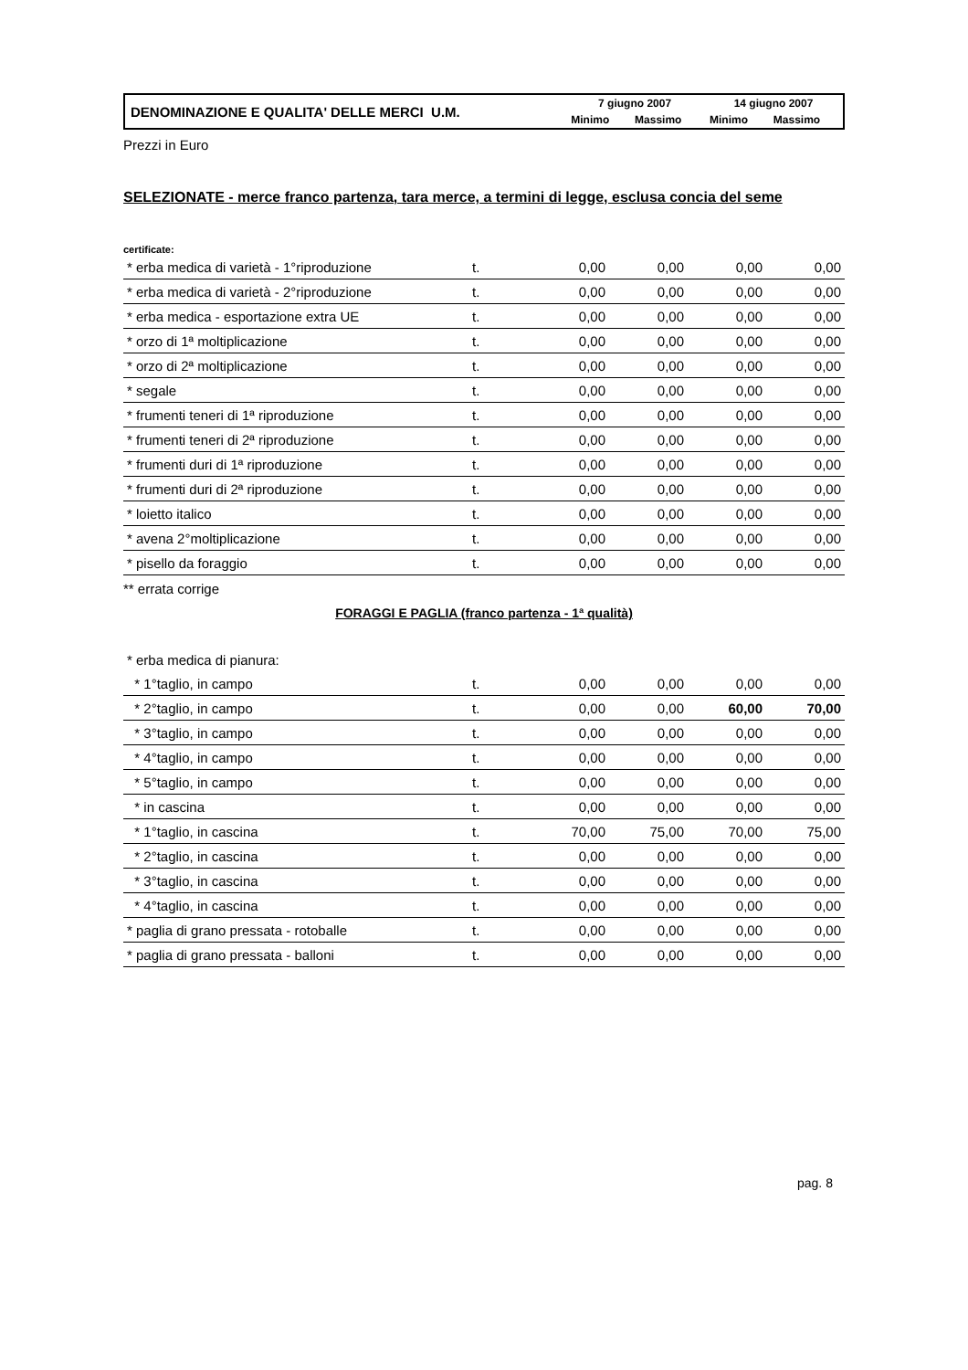| DENOMINAZIONE E QUALITA' DELLE MERCI U.M. | 7 giugno 2007 | | 14 giugno 2007 | |
| | Minimo | Massimo | Minimo | Massimo |
Prezzi in Euro
SELEZIONATE - merce franco partenza, tara merce, a termini di legge, esclusa concia del seme
certificate:
| * erba medica di varietà - 1°riproduzione | t. | 0,00 | 0,00 | 0,00 | 0,00 |
| * erba medica di varietà - 2°riproduzione | t. | 0,00 | 0,00 | 0,00 | 0,00 |
| * erba medica - esportazione extra UE | t. | 0,00 | 0,00 | 0,00 | 0,00 |
| * orzo di 1ª moltiplicazione | t. | 0,00 | 0,00 | 0,00 | 0,00 |
| * orzo di 2ª moltiplicazione | t. | 0,00 | 0,00 | 0,00 | 0,00 |
| * segale | t. | 0,00 | 0,00 | 0,00 | 0,00 |
| * frumenti teneri di 1ª riproduzione | t. | 0,00 | 0,00 | 0,00 | 0,00 |
| * frumenti teneri di 2ª riproduzione | t. | 0,00 | 0,00 | 0,00 | 0,00 |
| * frumenti duri di 1ª riproduzione | t. | 0,00 | 0,00 | 0,00 | 0,00 |
| * frumenti duri di 2ª riproduzione | t. | 0,00 | 0,00 | 0,00 | 0,00 |
| * loietto italico | t. | 0,00 | 0,00 | 0,00 | 0,00 |
| * avena 2°moltiplicazione | t. | 0,00 | 0,00 | 0,00 | 0,00 |
| * pisello da foraggio | t. | 0,00 | 0,00 | 0,00 | 0,00 |
** errata corrige
FORAGGI E PAGLIA (franco partenza - 1ª qualità)
| * erba medica di pianura: | | | | | |
| * 1°taglio, in campo | t. | 0,00 | 0,00 | 0,00 | 0,00 |
| * 2°taglio, in campo | t. | 0,00 | 0,00 | 60,00 | 70,00 |
| * 3°taglio, in campo | t. | 0,00 | 0,00 | 0,00 | 0,00 |
| * 4°taglio, in campo | t. | 0,00 | 0,00 | 0,00 | 0,00 |
| * 5°taglio, in campo | t. | 0,00 | 0,00 | 0,00 | 0,00 |
| * in cascina | t. | 0,00 | 0,00 | 0,00 | 0,00 |
| * 1°taglio, in cascina | t. | 70,00 | 75,00 | 70,00 | 75,00 |
| * 2°taglio, in cascina | t. | 0,00 | 0,00 | 0,00 | 0,00 |
| * 3°taglio, in cascina | t. | 0,00 | 0,00 | 0,00 | 0,00 |
| * 4°taglio, in cascina | t. | 0,00 | 0,00 | 0,00 | 0,00 |
| * paglia di grano pressata - rotoballe | t. | 0,00 | 0,00 | 0,00 | 0,00 |
| * paglia di grano pressata - balloni | t. | 0,00 | 0,00 | 0,00 | 0,00 |
pag. 8